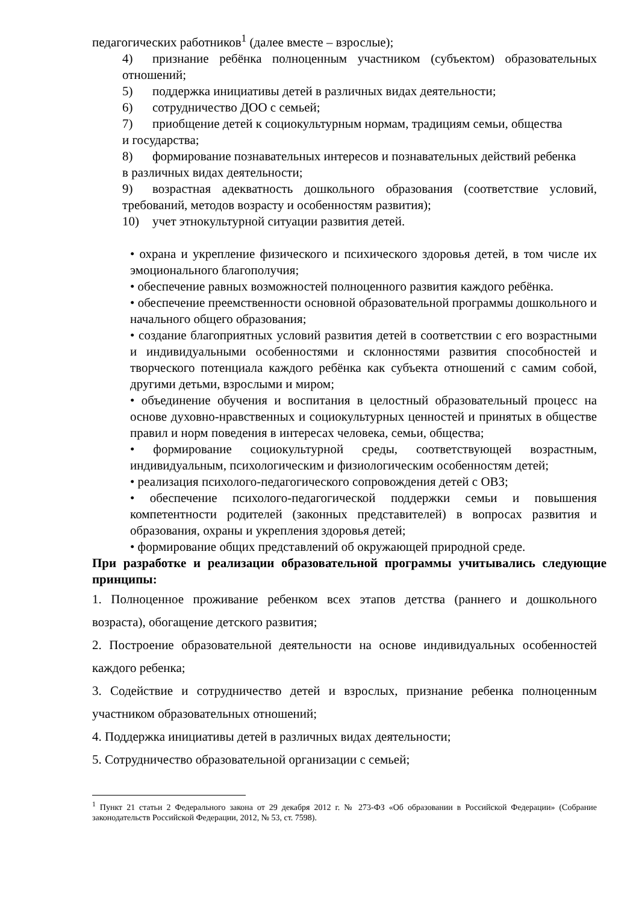педагогических работников<sup>1</sup> (далее вместе – взрослые);
4) признание ребёнка полноценным участником (субъектом) образовательных отношений;
5) поддержка инициативы детей в различных видах деятельности;
6) сотрудничество ДОО с семьей;
7) приобщение детей к социокультурным нормам, традициям семьи, общества
и государства;
8) формирование познавательных интересов и познавательных действий ребенка
в различных видах деятельности;
9) возрастная адекватность дошкольного образования (соответствие условий, требований, методов возрасту и особенностям развития);
10) учет этнокультурной ситуации развития детей.
• охрана и укрепление физического и психического здоровья детей, в том числе их эмоционального благополучия;
• обеспечение равных возможностей полноценного развития каждого ребёнка.
• обеспечение преемственности основной образовательной программы дошкольного и начального общего образования;
• создание благоприятных условий развития детей в соответствии с его возрастными и индивидуальными особенностями и склонностями развития способностей и творческого потенциала каждого ребёнка как субъекта отношений с самим собой, другими детьми, взрослыми и миром;
• объединение обучения и воспитания в целостный образовательный процесс на основе духовно-нравственных и социокультурных ценностей и принятых в обществе правил и норм поведения в интересах человека, семьи, общества;
• формирование социокультурной среды, соответствующей возрастным, индивидуальным, психологическим и физиологическим особенностям детей;
• реализация психолого-педагогического сопровождения детей с ОВЗ;
• обеспечение психолого-педагогической поддержки семьи и повышения компетентности родителей (законных представителей) в вопросах развития и образования, охраны и укрепления здоровья детей;
• формирование общих представлений об окружающей природной среде.
При разработке и реализации образовательной программы учитывались следующие принципы:
1. Полноценное проживание ребенком всех этапов детства (раннего и дошкольного возраста), обогащение детского развития;
2. Построение образовательной деятельности на основе индивидуальных особенностей каждого ребенка;
3. Содействие и сотрудничество детей и взрослых, признание ребенка полноценным участником образовательных отношений;
4. Поддержка инициативы детей в различных видах деятельности;
5. Сотрудничество образовательной организации с семьей;
<sup>1</sup> Пункт 21 статьи 2 Федерального закона от 29 декабря 2012 г. № 273-ФЗ «Об образовании в Российской Федерации» (Собрание законодательств Российской Федерации, 2012, № 53, ст. 7598).